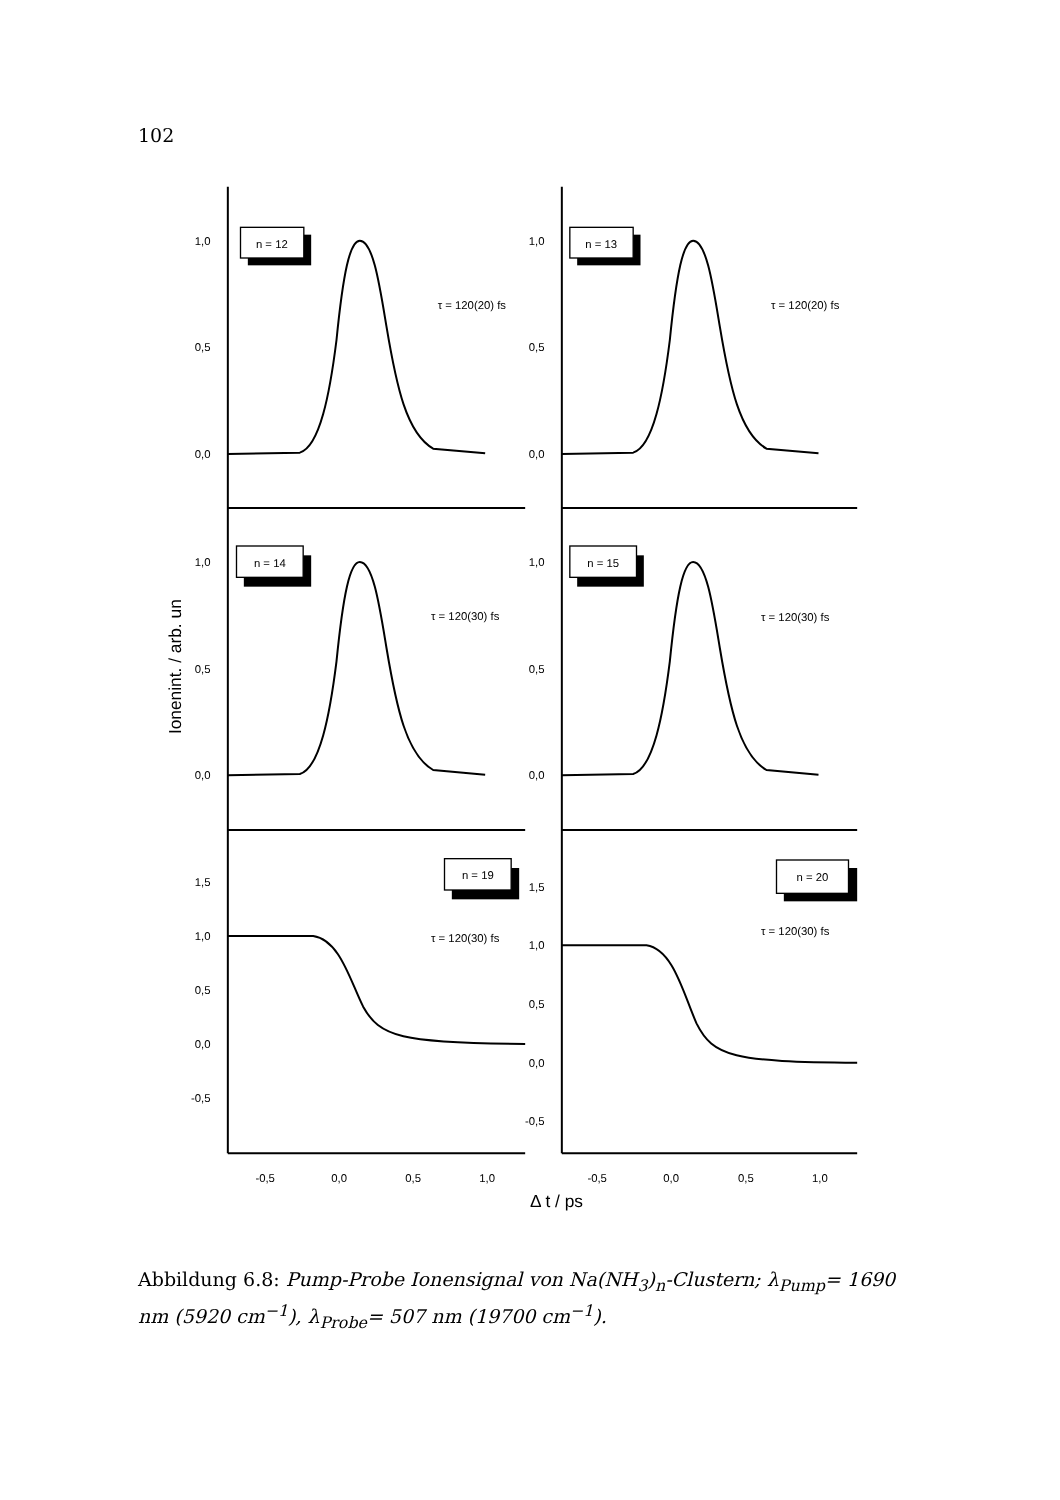102
1,0
0,5
0,0
1,0
0,5
0,0
1,0
0,5
0,0
1,0
0,5
0,0
1,5
1,0
0,5
0,0
-0,5
1,5
1,0
0,5
0,0
-0,5
n = 12
n = 13
n = 14
n = 15
n = 19
n = 20
τ = 120(20) fs
τ = 120(20) fs
τ = 120(30) fs
τ = 120(30) fs
τ = 120(30) fs
τ = 120(30) fs
-0,5
0,0
0,5
1,0
-0,5
0,0
0,5
1,0
Δ t / ps
Ionenint. / arb. un
Abbildung 6.8: Pump-Probe Ionensignal von Na(NH<sub>3</sub>)<sub>n</sub>-Clustern; λ<sub>Pump</sub>= 1690 nm (5920 cm<sup>−1</sup>), λ<sub>Probe</sub>= 507 nm (19700 cm<sup>−1</sup>).